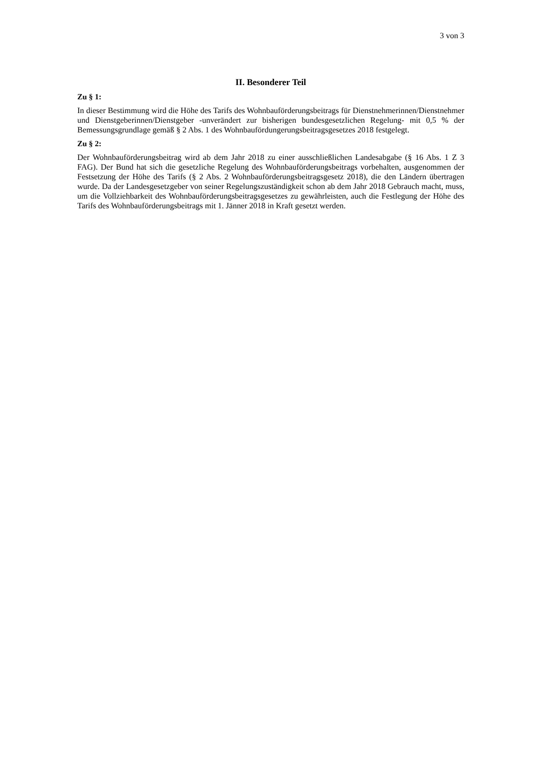3 von 3
II. Besonderer Teil
Zu § 1:
In dieser Bestimmung wird die Höhe des Tarifs des Wohnbauförderungsbeitrags für Dienstnehmerinnen/Dienstnehmer und Dienstgeberinnen/Dienstgeber -unverändert zur bisherigen bundesgesetzlichen Regelung- mit 0,5 % der Bemessungsgrundlage gemäß § 2 Abs. 1 des Wohnbaufördungerungsbeitragsgesetzes 2018 festgelegt.
Zu § 2:
Der Wohnbauförderungsbeitrag wird ab dem Jahr 2018 zu einer ausschließlichen Landesabgabe (§ 16 Abs. 1 Z 3 FAG). Der Bund hat sich die gesetzliche Regelung des Wohnbauförderungsbeitrags vorbehalten, ausgenommen der Festsetzung der Höhe des Tarifs (§ 2 Abs. 2 Wohnbauförderungsbeitragsgesetz 2018), die den Ländern übertragen wurde. Da der Landesgesetzgeber von seiner Regelungszuständigkeit schon ab dem Jahr 2018 Gebrauch macht, muss, um die Vollziehbarkeit des Wohnbauförderungsbeitragsgesetzes zu gewährleisten, auch die Festlegung der Höhe des Tarifs des Wohnbauförderungsbeitrags mit 1. Jänner 2018 in Kraft gesetzt werden.